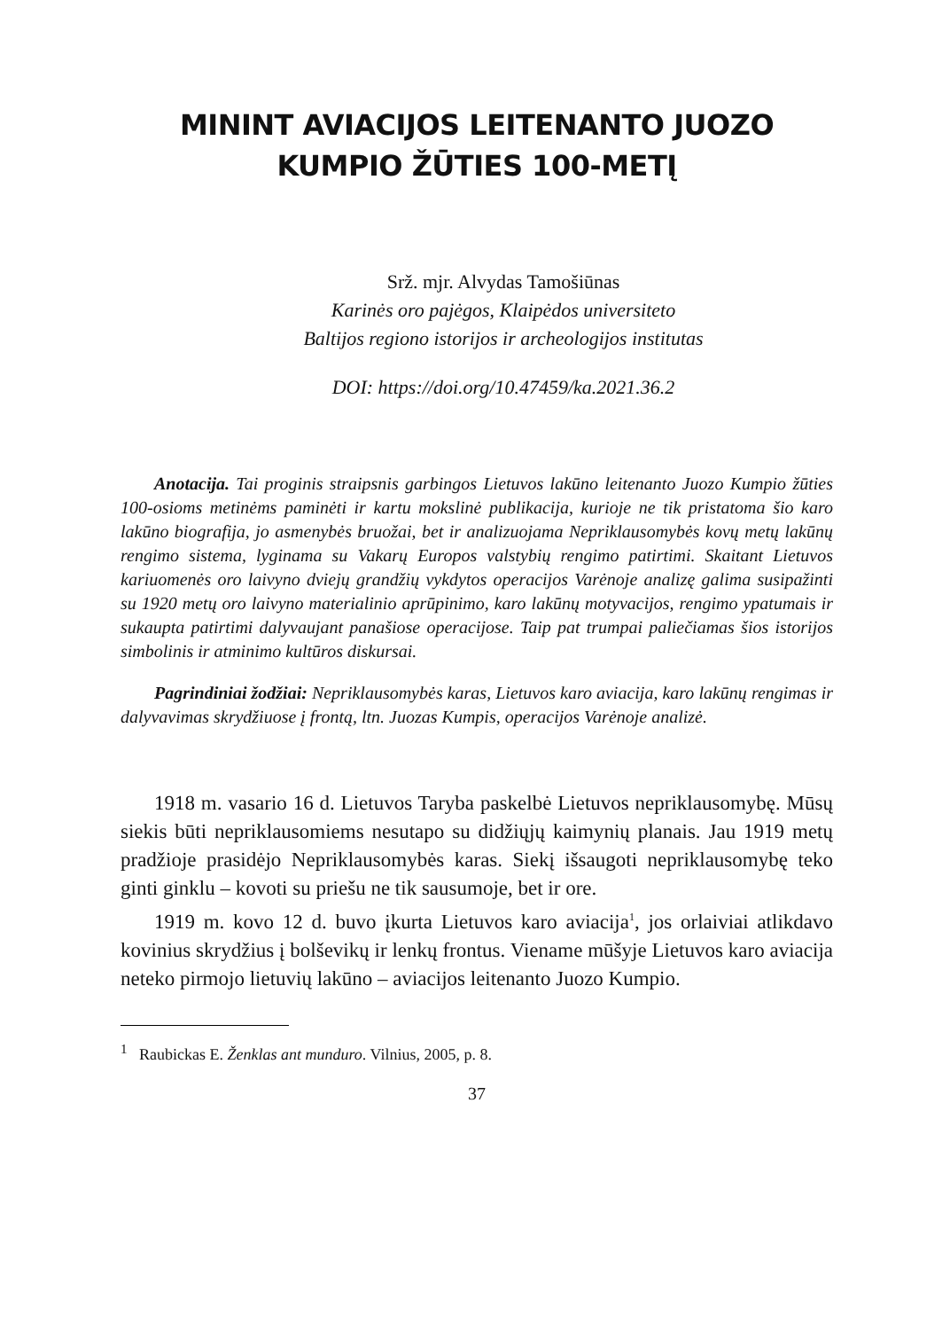MININT AVIACIJOS LEITENANTO JUOZO KUMPIO ŽŪTIES 100-METĮ
Srž. mjr. Alvydas Tamošiūnas
Karinės oro pajėgos, Klaipėdos universiteto
Baltijos regiono istorijos ir archeologijos institutas
DOI: https://doi.org/10.47459/ka.2021.36.2
Anotacija. Tai proginis straipsnis garbingos Lietuvos lakūno leitenanto Juozo Kumpio žūties 100-osioms metinėms paminėti ir kartu mokslinė publikacija, kurioje ne tik pristatoma šio karo lakūno biografija, jo asmenybės bruožai, bet ir analizuojama Nepriklausomybės kovų metų lakūnų rengimo sistema, lyginama su Vakarų Europos valstybių rengimo patirtimi. Skaitant Lietuvos kariuomenės oro laivyno dviejų grandžių vykdytos operacijos Varėnoje analizę galima susipažinti su 1920 metų oro laivyno materialinio aprūpinimo, karo lakūnų motyvacijos, rengimo ypatumais ir sukaupta patirtimi dalyvaujant panašiose operacijose. Taip pat trumpai paliečiamas šios istorijos simbolinis ir atminimo kultūros diskursai.
Pagrindiniai žodžiai: Nepriklausomybės karas, Lietuvos karo aviacija, karo lakūnų rengimas ir dalyvavimas skrydžiuose į frontą, ltn. Juozas Kumpis, operacijos Varėnoje analizė.
1918 m. vasario 16 d. Lietuvos Taryba paskelbė Lietuvos nepriklausomybę. Mūsų siekis būti nepriklausomiems nesutapo su didžiųjų kaimynių planais. Jau 1919 metų pradžioje prasidėjo Nepriklausomybės karas. Siekį išsaugoti nepriklausomybę teko ginti ginklu – kovoti su priešu ne tik sausumoje, bet ir ore.
1919 m. kovo 12 d. buvo įkurta Lietuvos karo aviacija<sup>1</sup>, jos orlaiviai atlikdavo kovinius skrydžius į bolševikų ir lenkų frontus. Viename mūšyje Lietuvos karo aviacija neteko pirmojo lietuvių lakūno – aviacijos leitenanto Juozo Kumpio.
<sup>1</sup> Raubickas E. Ženklas ant munduro. Vilnius, 2005, p. 8.
37